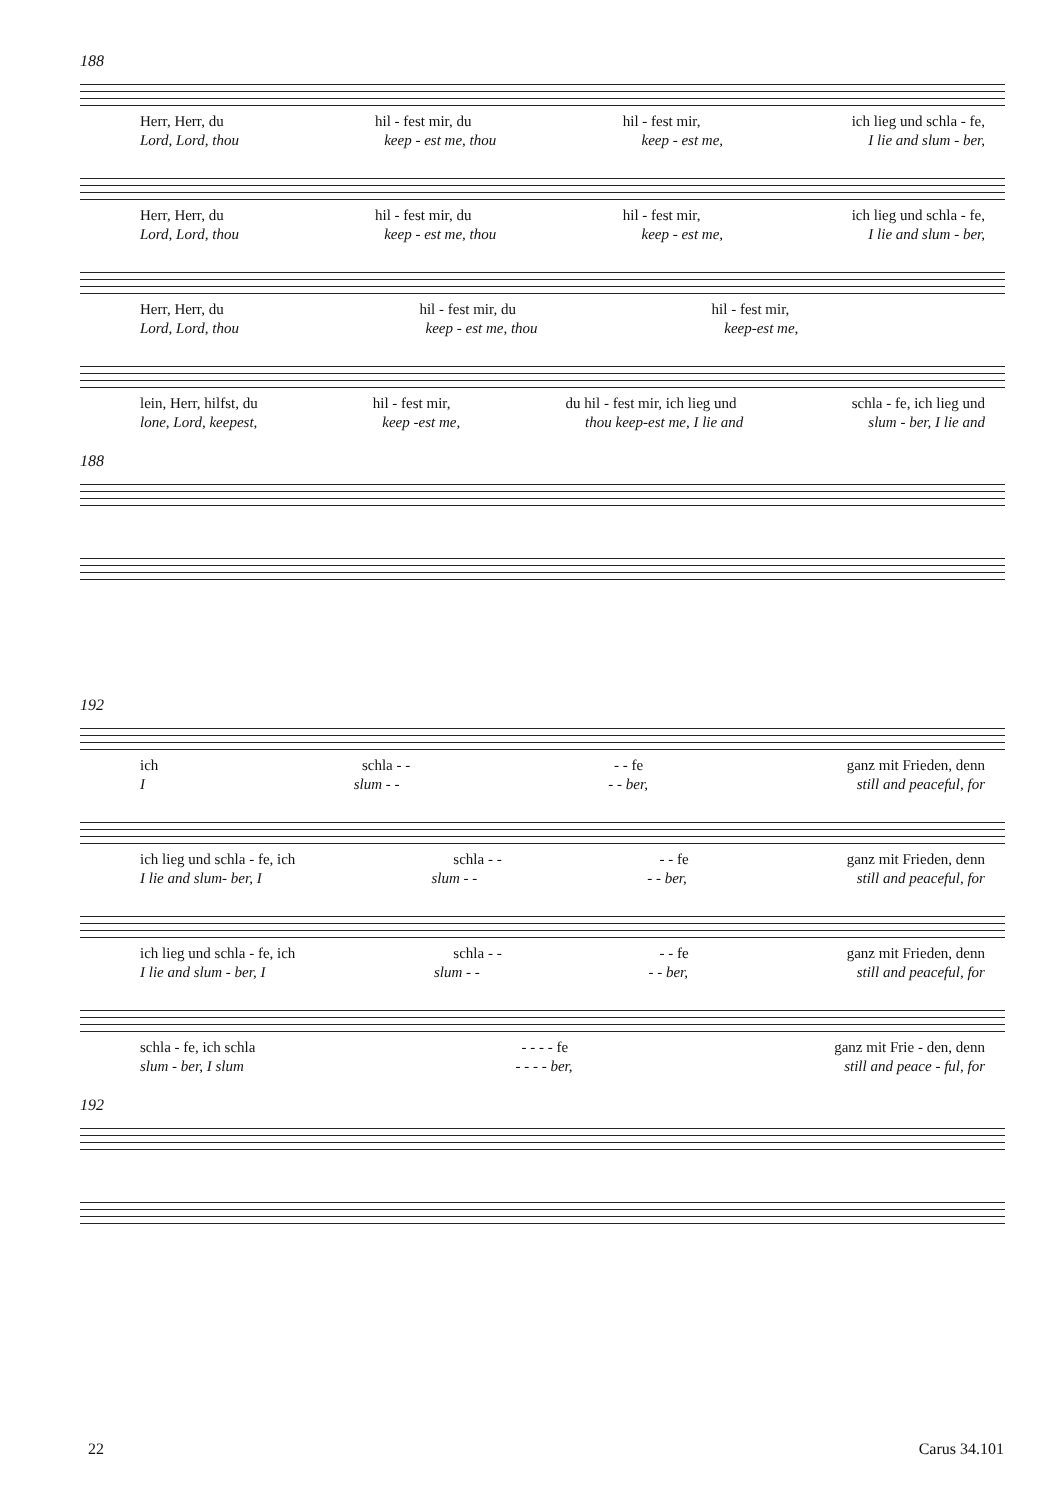188
Herr, Herr, du hil - fest mir, du hil - fest mir, ich lieg und schla - fe,
Lord, Lord, thou keep - est me, thou keep - est me, I lie and slum - ber,
Herr, Herr, du hil - fest mir, du hil - fest mir, ich lieg und schla - fe,
Lord, Lord, thou keep - est me, thou keep - est me, I lie and slum - ber,
Herr, Herr, du hil - fest mir, du hil - fest mir,
Lord, Lord, thou keep - est me, thou keep-est me,
lein, Herr, hilfst, du hil - fest mir, du hil - fest mir, ich lieg und schla - fe, ich lieg und
lone, Lord, keepest, keep -est me, thou keep-est me, I lie and slum - ber, I lie and
188
192
ich schla - - - - fe ganz mit Frieden, denn
Islum - - - - ber, still and peaceful, for
ich lieg und schla - fe, ich schla - - - - fe ganz mit Frieden, denn
I lie and slum- ber, I slum - - - - ber, still and peaceful, for
ich lieg und schla - fe, ich schla - - - - fe ganz mit Frieden, denn
I lie and slum - ber, I slum - - - - ber, still and peaceful, for
schla - fe, ich schla - - - - fe ganz mit Frie - den, denn
slum - ber, I slum - - - - ber, still and peace - ful, for
192
22 Carus 34.101